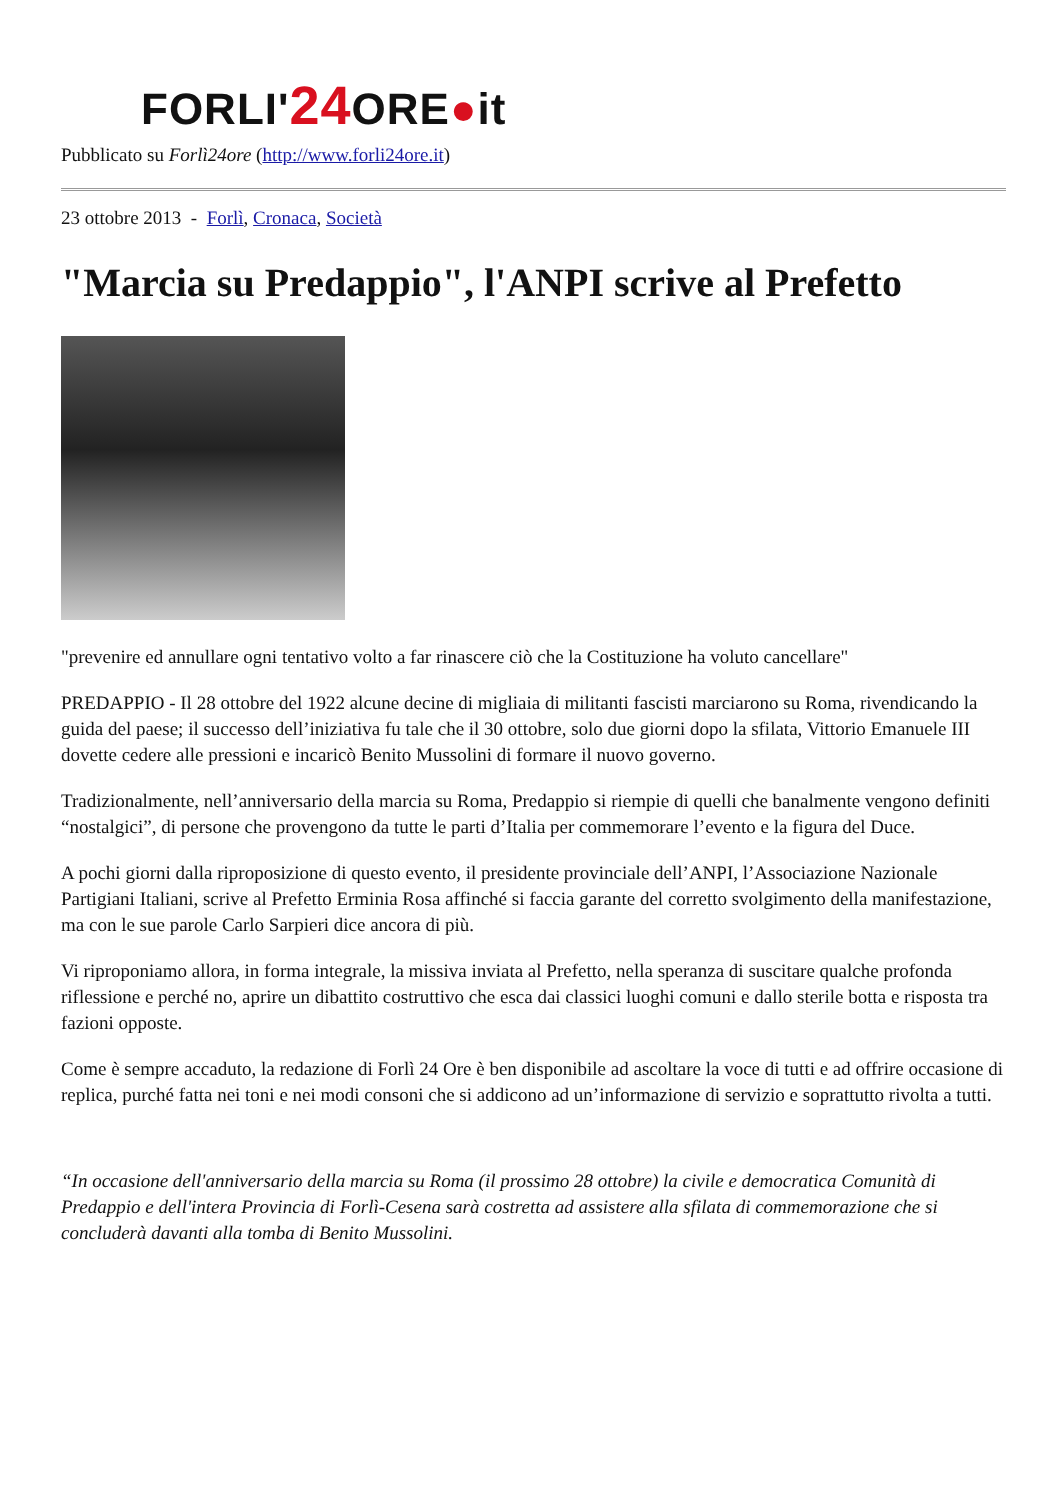FORLI'24 ORE●it
Pubblicato su Forlì24ore (http://www.forli24ore.it)
23 ottobre 2013 - Forlì, Cronaca, Società
"Marcia su Predappio", l'ANPI scrive al Prefetto
"prevenire ed annullare ogni tentativo volto a far rinascere ciò che la Costituzione ha voluto cancellare"
PREDAPPIO - Il 28 ottobre del 1922 alcune decine di migliaia di militanti fascisti marciarono su Roma, rivendicando la guida del paese; il successo dell’iniziativa fu tale che il 30 ottobre, solo due giorni dopo la sfilata, Vittorio Emanuele III dovette cedere alle pressioni e incaricò Benito Mussolini di formare il nuovo governo.
Tradizionalmente, nell’anniversario della marcia su Roma, Predappio si riempie di quelli che banalmente vengono definiti “nostalgici”, di persone che provengono da tutte le parti d’Italia per commemorare l’evento e la figura del Duce.
A pochi giorni dalla riproposizione di questo evento, il presidente provinciale dell’ANPI, l’Associazione Nazionale Partigiani Italiani, scrive al Prefetto Erminia Rosa affinché si faccia garante del corretto svolgimento della manifestazione, ma con le sue parole Carlo Sarpieri dice ancora di più.
Vi riproponiamo allora, in forma integrale, la missiva inviata al Prefetto, nella speranza di suscitare qualche profonda riflessione e perché no, aprire un dibattito costruttivo che esca dai classici luoghi comuni e dallo sterile botta e risposta tra fazioni opposte.
Come è sempre accaduto, la redazione di Forlì 24 Ore è ben disponibile ad ascoltare la voce di tutti e ad offrire occasione di replica, purché fatta nei toni e nei modi consoni che si addicono ad un’informazione di servizio e soprattutto rivolta a tutti.
“In occasione dell'anniversario della marcia su Roma (il prossimo 28 ottobre) la civile e democratica Comunità di Predappio e dell'intera Provincia di Forlì-Cesena sarà costretta ad assistere alla sfilata di commemorazione che si concluderà davanti alla tomba di Benito Mussolini.